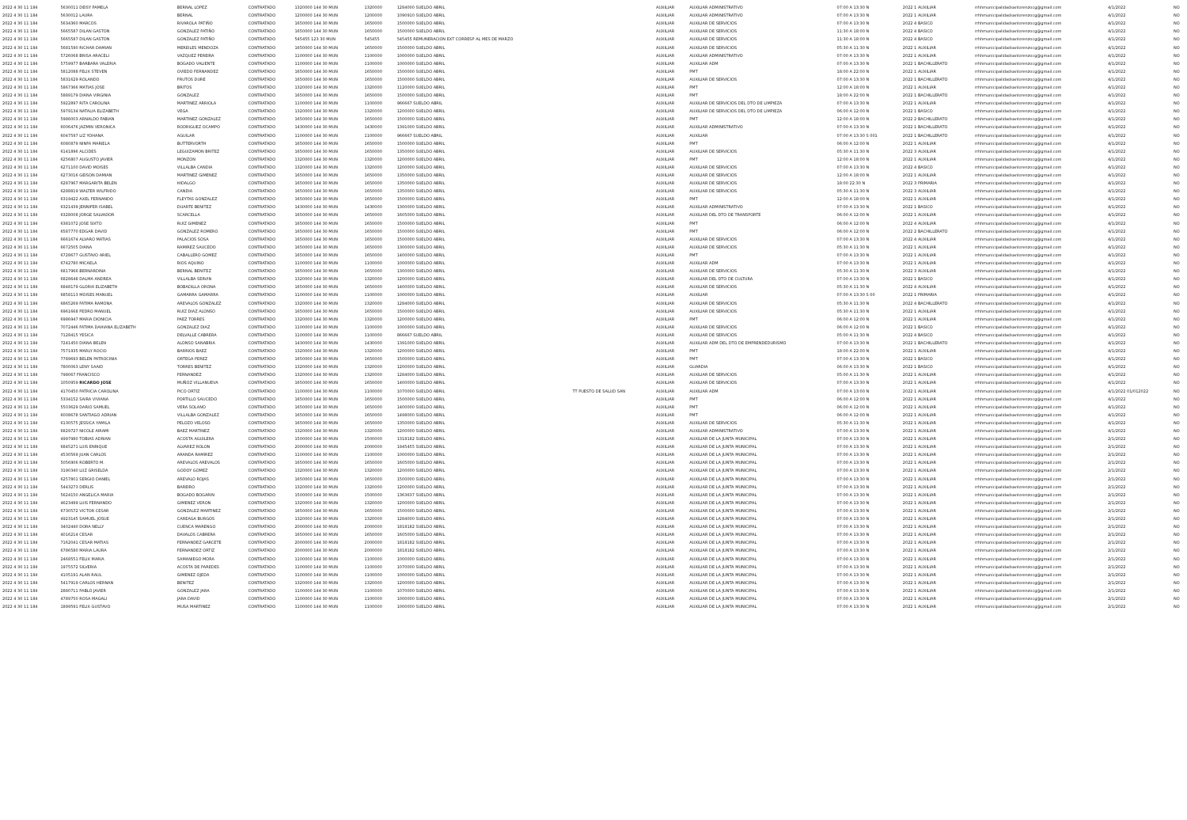| 2022 4 30 11 184 | 5630011 DEISY PAMELA | BERNAL LOPEZ | CONTRATADO | 1320000 144 30 MUN | 1320000 | 1284000 SUELDO ABRIL | | AUXILIAR | AUXILIAR ADMINISTRATIVO | 07:00 A 13:30 N | 2022 1 AUXILIAR | rrhhmunicipalidadsanlorenzocg@gmail.com | 4/1/2022 | NO |
| 2022 4 30 11 184 | 5630012 LAURA | BERNAL | CONTRATADO | 1200000 144 30 MUN | 1200000 | 1090910 SUELDO ABRIL | | AUXILIAR | AUXILIAR ADMINISTRATIVO | 07:00 A 13:30 N | 2022 1 AUXILIAR | rrhhmunicipalidadsanlorenzocg@gmail.com | 4/1/2022 | NO |
| 2022 4 30 11 184 | 5634360 MARCOS | RIVAROLA PATIÑO | CONTRATADO | 1650000 144 30 MUN | 1650000 | 1500000 SUELDO ABRIL | | AUXILIAR | AUXILIAR DE SERVICIOS | 07:00 A 13:30 N | 2022 4 BASICO | rrhhmunicipalidadsanlorenzocg@gmail.com | 4/1/2022 | NO |
| 2022 4 30 11 184 | 5665587 DILAN GASTON | GONZALEZ PATIÑO | CONTRATADO | 1650000 144 30 MUN | 1650000 | 1500000 SUELDO ABRIL | | AUXILIAR | AUXILIAR DE SERVICIOS | 11:30 A 18:00 N | 2022 4 BASICO | rrhhmunicipalidadsanlorenzocg@gmail.com | 4/1/2022 | NO |
| 2022 4 30 11 184 | 5665587 DILAN GASTON | GONZALEZ PATIÑO | CONTRATADO | 545455 123 30 MUN | 545455 | 545455 REMUNERACION EXT CORRESP AL MES DE MARZO | | AUXILIAR | AUXILIAR DE SERVICIOS | 11:30 A 18:00 N | 2022 4 BASICO | rrhhmunicipalidadsanlorenzocg@gmail.com | 4/1/2022 | NO |
| 2022 4 30 11 184 | 5681590 RICHAR DAMIAN | MEREILES MENDOZA | CONTRATADO | 1650000 144 30 MUN | 1650000 | 1500000 SUELDO ABRIL | | AUXILIAR | AUXILIAR DE SERVICIOS | 05:30 A 11:30 N | 2022 1 AUXILIAR | rrhhmunicipalidadsanlorenzocg@gmail.com | 4/1/2022 | NO |
| 2022 4 30 11 184 | 5726068 BRISA ARACELI | VAZQUEZ PEREIRA | CONTRATADO | 1100000 144 30 MUN | 1100000 | 1000000 SUELDO ABRIL | | AUXILIAR | AUXILIAR ADMINISTRATIVO | 07:00 A 13:30 N | 2022 1 AUXILIAR | rrhhmunicipalidadsanlorenzocg@gmail.com | 4/1/2022 | NO |
| 2022 4 30 11 184 | 5759977 BARBARA VALERIA | BOGADO VALIENTE | CONTRATADO | 1100000 144 30 MUN | 1100000 | 1000000 SUELDO ABRIL | | AUXILIAR | AUXILIAR ADM | 07:00 A 13:30 N | 2022 1 BACHILLERATO | rrhhmunicipalidadsanlorenzocg@gmail.com | 4/1/2022 | NO |
| 2022 4 30 11 184 | 5812088 FELIX STEVEN | OVIEDO FERNANDEZ | CONTRATADO | 1650000 144 30 MUN | 1650000 | 1500000 SUELDO ABRIL | | AUXILIAR | PMT | 18:00 A 22:00 N | 2022 1 AUXILIAR | rrhhmunicipalidadsanlorenzocg@gmail.com | 4/1/2022 | NO |
| 2022 4 30 11 184 | 5831629 ROLANDO | FRUTOS DURE | CONTRATADO | 1650000 144 30 MUN | 1650000 | 1500000 SUELDO ABRIL | | AUXILIAR | AUXILIAR DE SERVICIOS | 07:00 A 13:30 N | 2022 1 BACHILLERATO | rrhhmunicipalidadsanlorenzocg@gmail.com | 4/1/2022 | NO |
| 2022 4 30 11 184 | 5867366 MATIAS JOSE | BRITOS | CONTRATADO | 1320000 144 30 MUN | 1320000 | 1120000 SUELDO ABRIL | | AUXILIAR | PMT | 12:00 A 18:00 N | 2022 1 AUXILIAR | rrhhmunicipalidadsanlorenzocg@gmail.com | 4/1/2022 | NO |
| 2022 4 30 11 184 | 5889179 DIANA VIRGINIA | GONZALEZ | CONTRATADO | 1650000 144 30 MUN | 1650000 | 1500000 SUELDO ABRIL | | AUXILIAR | PMT | 18:00 A 22:00 N | 2022 1 BACHILLERATO | rrhhmunicipalidadsanlorenzocg@gmail.com | 4/1/2022 | NO |
| 2022 4 30 11 184 | 5922897 RITA CAROLINA | MARTINEZ ARRIOLA | CONTRATADO | 1100000 144 30 MUN | 1100000 | 966667 SUELDO ABRIL | | AUXILIAR | AUXILIAR DE SERVICIOS DEL DTO DE LIMPIEZA | 07:00 A 13:30 N | 2022 1 AUXILIAR | rrhhmunicipalidadsanlorenzocg@gmail.com | 4/1/2022 | NO |
| 2022 4 30 11 184 | 5979134 NATALIA ELIZABETH | VEGA | CONTRATADO | 1320000 144 30 MUN | 1320000 | 1200000 SUELDO ABRIL | | AUXILIAR | AUXILIAR DE SERVICIOS DEL DTO DE LIMPIEZA | 06:00 A 12:00 N | 2022 1 BASICO | rrhhmunicipalidadsanlorenzocg@gmail.com | 4/1/2022 | NO |
| 2022 4 30 11 184 | 5986003 ARNALDO FABIAN | MARTINEZ GONZALEZ | CONTRATADO | 1650000 144 30 MUN | 1650000 | 1500000 SUELDO ABRIL | | AUXILIAR | PMT | 12:00 A 18:00 N | 2022 2 BACHILLERATO | rrhhmunicipalidadsanlorenzocg@gmail.com | 4/1/2022 | NO |
| 2022 4 30 11 184 | 6006476 JAZMIN VERONICA | RODRIGUEZ OCAMPO | CONTRATADO | 1430000 144 30 MUN | 1430000 | 1391000 SUELDO ABRIL | | AUXILIAR | AUXILIAR ADMINISTRATIVO | 07:00 A 13:30 N | 2022 1 BACHILLERATO | rrhhmunicipalidadsanlorenzocg@gmail.com | 4/1/2022 | NO |
| 2022 4 30 11 184 | 6047597 LIZ YOHANA | AGUILAR | CONTRATADO | 1100000 144 30 MUN | 1100000 | 966667 SUELDO ABRIL | | AUXILIAR | AUXILIAR | 07:00 A 13:30 S 001 | 2022 1 BACHILLERATO | rrhhmunicipalidadsanlorenzocg@gmail.com | 4/1/2022 | NO |
| 2022 4 30 11 184 | 6080879 NINFA MARIELA | BUTTERVORTH | CONTRATADO | 1650000 144 30 MUN | 1650000 | 1500000 SUELDO ABRIL | | AUXILIAR | PMT | 06:00 A 12:00 N | 2022 1 AUXILIAR | rrhhmunicipalidadsanlorenzocg@gmail.com | 4/1/2022 | NO |
| 2022 4 30 11 184 | 6141896 ALCIDES | LEGUIZAMON BRITEZ | CONTRATADO | 1650000 144 30 MUN | 1650000 | 1350000 SUELDO ABRIL | | AUXILIAR | AUXILIAR DE SERVICIOS | 05:30 A 11:30 N | 2022 3 AUXILIAR | rrhhmunicipalidadsanlorenzocg@gmail.com | 4/1/2022 | NO |
| 2022 4 30 11 184 | 6256807 AUGUSTO JAVIER | MONZON | CONTRATADO | 1320000 144 30 MUN | 1320000 | 1200000 SUELDO ABRIL | | AUXILIAR | PMT | 12:00 A 18:00 N | 2022 1 AUXILIAR | rrhhmunicipalidadsanlorenzocg@gmail.com | 4/1/2022 | NO |
| 2022 4 30 11 184 | 6271100 DAVID MOISES | VILLALBA CANDIA | CONTRATADO | 1320000 144 30 MUN | 1320000 | 1200000 SUELDO ABRIL | | AUXILIAR | AUXILIAR DE SERVICIOS | 07:00 A 13:30 N | 2022 4 BASICO | rrhhmunicipalidadsanlorenzocg@gmail.com | 4/1/2022 | NO |
| 2022 4 30 11 184 | 6273016 GEISON DAMIAN | MARTINEZ GIMENEZ | CONTRATADO | 1650000 144 30 MUN | 1650000 | 1350000 SUELDO ABRIL | | AUXILIAR | AUXILIAR DE SERVICIOS | 12:00 A 18:00 N | 2022 1 AUXILIAR | rrhhmunicipalidadsanlorenzocg@gmail.com | 4/1/2022 | NO |
| 2022 4 30 11 184 | 6287967 MARGARITA BELEN | HIDALGO | CONTRATADO | 1650000 144 30 MUN | 1650000 | 1350000 SUELDO ABRIL | | AUXILIAR | AUXILIAR DE SERVICIOS | 18:00 22:30 N | 2022 3 PRIMARIA | rrhhmunicipalidadsanlorenzocg@gmail.com | 4/1/2022 | NO |
| 2022 4 30 11 184 | 6288819 WALTER WILFRIDO | CANDIA | CONTRATADO | 1650000 144 30 MUN | 1650000 | 1350000 SUELDO ABRIL | | AUXILIAR | AUXILIAR DE SERVICIOS | 05:30 A 11:30 N | 2022 3 AUXILIAR | rrhhmunicipalidadsanlorenzocg@gmail.com | 4/1/2022 | NO |
| 2022 4 30 11 184 | 6319422 AXEL FERNANDO | FLEYTAS GONZALEZ | CONTRATADO | 1650000 144 30 MUN | 1650000 | 1500000 SUELDO ABRIL | | AUXILIAR | PMT | 12:00 A 18:00 N | 2022 1 AUXILIAR | rrhhmunicipalidadsanlorenzocg@gmail.com | 4/1/2022 | NO |
| 2022 4 30 11 184 | 6321439 JENNIFER ISABEL | DUARTE BENITEZ | CONTRATADO | 1430000 144 30 MUN | 1430000 | 1300000 SUELDO ABRIL | | AUXILIAR | AUXILIAR ADMINISTRATIVO | 07:00 A 13:30 N | 2022 1 BASICO | rrhhmunicipalidadsanlorenzocg@gmail.com | 4/1/2022 | NO |
| 2022 4 30 11 184 | 6328008 JORGE SALVADOR | SCARCELLA | CONTRATADO | 1650000 144 30 MUN | 1650000 | 1605000 SUELDO ABRIL | | AUXILIAR | AUXILIAR DEL DTO DE TRANSPORTE | 06:00 A 12:00 N | 2022 1 AUXILIAR | rrhhmunicipalidadsanlorenzocg@gmail.com | 4/1/2022 | NO |
| 2022 4 30 11 184 | 6381072 JOSE SIXTO | RUIZ GIMENEZ | CONTRATADO | 1650000 144 30 MUN | 1650000 | 1500000 SUELDO ABRIL | | AUXILIAR | PMT | 06:00 A 12:00 N | 2022 4 AUXILIAR | rrhhmunicipalidadsanlorenzocg@gmail.com | 4/1/2022 | NO |
| 2022 4 30 11 184 | 6587770 EDGAR DAVID | GONZALEZ ROMERO | CONTRATADO | 1650000 144 30 MUN | 1650000 | 1500000 SUELDO ABRIL | | AUXILIAR | PMT | 06:00 A 12:00 N | 2022 2 BACHILLERATO | rrhhmunicipalidadsanlorenzocg@gmail.com | 4/1/2022 | NO |
| 2022 4 30 11 184 | 6661674 ALVARO MATIAS | PALACIOS SOSA | CONTRATADO | 1650000 144 30 MUN | 1650000 | 1500000 SUELDO ABRIL | | AUXILIAR | AUXILIAR DE SERVICIOS | 07:00 A 13:30 N | 2022 4 AUXILIAR | rrhhmunicipalidadsanlorenzocg@gmail.com | 4/1/2022 | NO |
| 2022 4 30 11 184 | 6672505 DIANA | RAMIREZ SAUCEDO | CONTRATADO | 1650000 144 30 MUN | 1650000 | 1300000 SUELDO ABRIL | | AUXILIAR | AUXILIAR DE SERVICIOS | 05:30 A 11:30 N | 2022 1 AUXILIAR | rrhhmunicipalidadsanlorenzocg@gmail.com | 4/1/2022 | NO |
| 2022 4 30 11 184 | 6728677 GUSTAVO ARIEL | CABALLERO GOMEZ | CONTRATADO | 1650000 144 30 MUN | 1650000 | 1400000 SUELDO ABRIL | | AUXILIAR | PMT | 07:00 A 13:30 N | 2022 1 AUXILIAR | rrhhmunicipalidadsanlorenzocg@gmail.com | 4/1/2022 | NO |
| 2022 4 30 11 184 | 6742780 MICAELA | RIOS AQUINO | CONTRATADO | 1100000 144 30 MUN | 1100000 | 1000000 SUELDO ABRIL | | AUXILIAR | AUXILIAR ADM | 07:00 A 13:30 N | 2022 1 AUXILIAR | rrhhmunicipalidadsanlorenzocg@gmail.com | 4/1/2022 | NO |
| 2022 4 30 11 184 | 6817966 BERNARDINA | BERNAL BENITEZ | CONTRATADO | 1650000 144 30 MUN | 1650000 | 1300000 SUELDO ABRIL | | AUXILIAR | AUXILIAR DE SERVICIOS | 05:30 A 11:30 N | 2022 3 AUXILIAR | rrhhmunicipalidadsanlorenzocg@gmail.com | 4/1/2022 | NO |
| 2022 4 30 11 184 | 6828648 DALMA ANDREA | VILLALBA SERVIN | CONTRATADO | 1320000 144 30 MUN | 1320000 | 1200000 SUELDO ABRIL | | AUXILIAR | AUXILIAR DEL DTO DE CULTURA | 07:00 A 13:30 N | 2022 1 BASICO | rrhhmunicipalidadsanlorenzocg@gmail.com | 4/1/2022 | NO |
| 2022 4 30 11 184 | 6848179 GLORIA ELIZABETH | BOBADILLA ORONA | CONTRATADO | 1650000 144 30 MUN | 1650000 | 1400000 SUELDO ABRIL | | AUXILIAR | AUXILIAR DE SERVICIOS | 05:30 A 11:30 N | 2022 4 AUXILIAR | rrhhmunicipalidadsanlorenzocg@gmail.com | 4/1/2022 | NO |
| 2022 4 30 11 184 | 6858113 MOISES MANUEL | GAMARRA GAMARRA | CONTRATADO | 1100000 144 30 MUN | 1100000 | 1000000 SUELDO ABRIL | | AUXILIAR | AUXILIAR | 07:00 A 13:30 S 00 | 2022 1 PRIMARIA | rrhhmunicipalidadsanlorenzocg@gmail.com | 4/1/2022 | NO |
| 2022 4 30 11 184 | 6865269 FATIMA RAMONA | AREVALOS GONZALEZ | CONTRATADO | 1320000 144 30 MUN | 1320000 | 1284000 SUELDO ABRIL | | AUXILIAR | AUXILIAR DE SERVICIOS | 05:30 A 11:30 N | 2022 4 BACHILLERATO | rrhhmunicipalidadsanlorenzocg@gmail.com | 4/1/2022 | NO |
| 2022 4 30 11 184 | 6961668 PEDRO MANUEL | RUIZ DIAZ ALONSO | CONTRATADO | 1650000 144 30 MUN | 1650000 | 1500000 SUELDO ABRIL | | AUXILIAR | AUXILIAR DE SERVICIOS | 05:30 A 11:30 N | 2022 1 AUXILIAR | rrhhmunicipalidadsanlorenzocg@gmail.com | 4/1/2022 | NO |
| 2022 4 30 11 184 | 6986947 MARIA DIONICIA | PAEZ TORRES | CONTRATADO | 1320000 144 30 MUN | 1320000 | 1200000 SUELDO ABRIL | | AUXILIAR | PMT | 06:00 A 12:00 N | 2022 1 AUXILIAR | rrhhmunicipalidadsanlorenzocg@gmail.com | 4/1/2022 | NO |
| 2022 4 30 11 184 | 7072446 FATIMA DAHIANA ELIZABETH | GONZALEZ DIAZ | CONTRATADO | 1100000 144 30 MUN | 1100000 | 1000000 SUELDO ABRIL | | AUXILIAR | AUXILIAR DE SERVICIOS | 06:00 A 12:00 N | 2022 1 BASICO | rrhhmunicipalidadsanlorenzocg@gmail.com | 4/1/2022 | NO |
| 2022 4 30 11 184 | 7128415 YESICA | DELVALLE CABRERA | CONTRATADO | 1100000 144 30 MUN | 1100000 | 866667 SUELDO ABRIL | | AUXILIAR | AUXILIAR DE SERVICIOS | 05:00 A 11:30 N | 2022 4 BASICO | rrhhmunicipalidadsanlorenzocg@gmail.com | 4/1/2022 | NO |
| 2022 4 30 11 184 | 7241450 DIANA BELEN | ALONSO SANABRIA | CONTRATADO | 1430000 144 30 MUN | 1430000 | 1391000 SUELDO ABRIL | | AUXILIAR | AUXILIAR ADM DEL DTO DE EMPRENDEDURISMO | 07:00 A 13:30 N | 2022 1 BACHILLERATO | rrhhmunicipalidadsanlorenzocg@gmail.com | 4/1/2022 | NO |
| 2022 4 30 11 184 | 7571935 MARLY ROCIO | BARRIOS BAEZ | CONTRATADO | 1320000 144 30 MUN | 1320000 | 1200000 SUELDO ABRIL | | AUXILIAR | PMT | 18:00 A 22:00 N | 2022 1 AUXILIAR | rrhhmunicipalidadsanlorenzocg@gmail.com | 4/1/2022 | NO |
| 2022 4 30 11 184 | 7789693 BELEN PATROCINIA | ORTEGA PEREZ | CONTRATADO | 1650000 144 30 MUN | 1650000 | 1500000 SUELDO ABRIL | | AUXILIAR | PMT | 07:00 A 13:30 N | 2022 1 BASICO | rrhhmunicipalidadsanlorenzocg@gmail.com | 4/1/2022 | NO |
| 2022 4 30 11 184 | 7800063 LENY SAAID | TORRES BENITEZ | CONTRATADO | 1320000 144 30 MUN | 1320000 | 1200000 SUELDO ABRIL | | AUXILIAR | GUARDIA | 06:00 A 13:30 N | 2022 1 BASICO | rrhhmunicipalidadsanlorenzocg@gmail.com | 4/1/2022 | NO |
| 2022 4 30 11 184 | 798067 FRANCISCO | FERNANDEZ | CONTRATADO | 1320000 144 30 MUN | 1320000 | 1284000 SUELDO ABRIL | | AUXILIAR | AUXILIAR DE SERVICIOS | 05:00 A 11:30 N | 2022 1 AUXILIAR | rrhhmunicipalidadsanlorenzocg@gmail.com | 4/1/2022 | NO |
| 2022 4 30 11 184 | 1050959 RICARDO JOSE | MUÑOZ VILLANUEVA | CONTRATADO | 1650000 144 30 MUN | 1650000 | 1400000 SUELDO ABRIL | | AUXILIAR | AUXILIAR DE SERVICIOS | 07:00 A 13:30 N | 2022 1 AUXILIAR | rrhhmunicipalidadsanlorenzocg@gmail.com | 4/1/2022 | NO |
| 2022 4 30 11 184 | 4170450 PATRICIA CAROLINA | PICO ORTIZ | CONTRATADO | 1100000 144 30 MUN | 1100000 | 1070000 SUELDO ABRIL | TT PUESTO DE SALUD SAN | AUXILIAR | AUXILIAR ADM | 07:00 A 13:00 N | 2022 1 AUXILIAR | rrhhmunicipalidadsanlorenzocg@gmail.com | 4/1/2022 01/012022 | NO |
| 2022 4 30 11 184 | 5334152 SAIRA VIVIANA | PORTILLO SAUCEDO | CONTRATADO | 1650000 144 30 MUN | 1650000 | 1500000 SUELDO ABRIL | | AUXILIAR | PMT | 06:00 A 12:00 N | 2022 1 AUXILIAR | rrhhmunicipalidadsanlorenzocg@gmail.com | 4/1/2022 | NO |
| 2022 4 30 11 184 | 5503629 DARIO SAMUEL | VERA SOLANO | CONTRATADO | 1650000 144 30 MUN | 1650000 | 1400000 SUELDO ABRIL | | AUXILIAR | PMT | 06:00 A 12:00 N | 2022 1 AUXILIAR | rrhhmunicipalidadsanlorenzocg@gmail.com | 4/1/2022 | NO |
| 2022 4 30 11 184 | 6008678 SANTIAGO ADRIAN | VILLALBA GONZALEZ | CONTRATADO | 1650000 144 30 MUN | 1650000 | 1498000 SUELDO ABRIL | | AUXILIAR | PMT | 06:00 A 12:00 N | 2022 1 AUXILIAR | rrhhmunicipalidadsanlorenzocg@gmail.com | 4/1/2022 | NO |
| 2022 4 30 11 184 | 6130575 JESSICA YAMILA | PELOZO VELOSO | CONTRATADO | 1650000 144 30 MUN | 1650000 | 1350000 SUELDO ABRIL | | AUXILIAR | AUXILIAR DE SERVICIOS | 05:30 A 11:30 N | 2022 1 AUXILIAR | rrhhmunicipalidadsanlorenzocg@gmail.com | 4/1/2022 | NO |
| 2022 4 30 11 184 | 6829727 NICOLE AIRAMI | BAEZ MARTINEZ | CONTRATADO | 1320000 144 30 MUN | 1320000 | 1200000 SUELDO ABRIL | | AUXILIAR | AUXILIAR ADMINISTRATIVO | 07:00 A 13:30 N | 2022 1 AUXILIAR | rrhhmunicipalidadsanlorenzocg@gmail.com | 4/1/2022 | NO |
| 2022 4 30 11 184 | 4997980 TOBIAS ADRIAN | ACOSTA AGUILERA | CONTRATADO | 1500000 144 30 MUN | 1500000 | 1318182 SUELDO ABRIL | | AUXILIAR | AUXILIAR DE LA JUNTA MUNICIPAL | 07:00 A 13:30 N | 2022 1 AUXILIAR | rrhhmunicipalidadsanlorenzocg@gmail.com | 2/1/2022 | NO |
| 2022 4 30 11 184 | 6845271 LUIS ENRIQUE | ALVAREZ ROLON | CONTRATADO | 2000000 144 30 MUN | 2000000 | 1945455 SUELDO ABRIL | | AUXILIAR | AUXILIAR DE LA JUNTA MUNICIPAL | 07:00 A 13:30 N | 2022 1 AUXILIAR | rrhhmunicipalidadsanlorenzocg@gmail.com | 2/1/2022 | NO |
| 2022 4 30 11 184 | 4530569 JUAN CARLOS | ARANDA RAMIREZ | CONTRATADO | 1100000 144 30 MUN | 1100000 | 1000000 SUELDO ABRIL | | AUXILIAR | AUXILIAR DE LA JUNTA MUNICIPAL | 07:00 A 13:30 N | 2022 1 AUXILIAR | rrhhmunicipalidadsanlorenzocg@gmail.com | 2/1/2022 | NO |
| 2022 4 30 11 184 | 5056906 ROBERTO M. | AREVALOS AREVALOS | CONTRATADO | 1650000 144 30 MUN | 1650000 | 1605000 SUELDO ABRIL | | AUXILIAR | AUXILIAR DE LA JUNTA MUNICIPAL | 07:00 A 13:30 N | 2022 1 AUXILIAR | rrhhmunicipalidadsanlorenzocg@gmail.com | 2/1/2022 | NO |
| 2022 4 30 11 184 | 3190340 LUZ GRISELDA | GODOY GOMEZ | CONTRATADO | 1320000 144 30 MUN | 1320000 | 1200000 SUELDO ABRIL | | AUXILIAR | AUXILIAR DE LA JUNTA MUNICIPAL | 07:00 A 13:30 N | 2022 1 AUXILIAR | rrhhmunicipalidadsanlorenzocg@gmail.com | 2/1/2022 | NO |
| 2022 4 30 11 184 | 6257801 SERGIO DANIEL | AREVALO ROJAS | CONTRATADO | 1650000 144 30 MUN | 1650000 | 1500000 SUELDO ABRIL | | AUXILIAR | AUXILIAR DE LA JUNTA MUNICIPAL | 07:00 A 13:30 N | 2022 1 AUXILIAR | rrhhmunicipalidadsanlorenzocg@gmail.com | 2/1/2022 | NO |
| 2022 4 30 11 184 | 5443273 DERLIS | BAREIRO | CONTRATADO | 1320000 144 30 MUN | 1320000 | 1200000 SUELDO ABRIL | | AUXILIAR | AUXILIAR DE LA JUNTA MUNICIPAL | 07:00 A 13:30 N | 2022 1 AUXILIAR | rrhhmunicipalidadsanlorenzocg@gmail.com | 2/1/2022 | NO |
| 2022 4 30 11 184 | 5624150 ANGELICA MARIA | BOGADO BOGARIN | CONTRATADO | 1500000 144 30 MUN | 1500000 | 1363637 SUELDO ABRIL | | AUXILIAR | AUXILIAR DE LA JUNTA MUNICIPAL | 07:00 A 13:30 N | 2022 1 AUXILIAR | rrhhmunicipalidadsanlorenzocg@gmail.com | 2/1/2022 | NO |
| 2022 4 30 11 184 | 4623499 LUIS FERNANDO | GIMENEZ VERON | CONTRATADO | 1320000 144 30 MUN | 1320000 | 1200000 SUELDO ABRIL | | AUXILIAR | AUXILIAR DE LA JUNTA MUNICIPAL | 07:00 A 13:30 N | 2022 1 AUXILIAR | rrhhmunicipalidadsanlorenzocg@gmail.com | 2/1/2022 | NO |
| 2022 4 30 11 184 | 6730572 VICTOR CESAR | GONZALEZ MARTINEZ | CONTRATADO | 1650000 144 30 MUN | 1650000 | 1500000 SUELDO ABRIL | | AUXILIAR | AUXILIAR DE LA JUNTA MUNICIPAL | 07:00 A 13:30 N | 2022 1 AUXILIAR | rrhhmunicipalidadsanlorenzocg@gmail.com | 2/1/2022 | NO |
| 2022 4 30 11 184 | 4923145 SAMUEL JOSUE | CAREAGA BURGOS | CONTRATADO | 1320000 144 30 MUN | 1320000 | 1284000 SUELDO ABRIL | | AUXILIAR | AUXILIAR DE LA JUNTA MUNICIPAL | 07:00 A 13:30 N | 2022 1 AUXILIAR | rrhhmunicipalidadsanlorenzocg@gmail.com | 2/1/2022 | NO |
| 2022 4 30 11 184 | 3402440 DORA NELLY | CUENCA MARENGO | CONTRATADO | 2000000 144 30 MUN | 2000000 | 1818182 SUELDO ABRIL | | AUXILIAR | AUXILIAR DE LA JUNTA MUNICIPAL | 07:00 A 13:30 N | 2022 1 AUXILIAR | rrhhmunicipalidadsanlorenzocg@gmail.com | 2/1/2022 | NO |
| 2022 4 30 11 184 | 4016214 CESAR | DAVALOS CABRERA | CONTRATADO | 1650000 144 30 MUN | 1650000 | 1605000 SUELDO ABRIL | | AUXILIAR | AUXILIAR DE LA JUNTA MUNICIPAL | 07:00 A 13:30 N | 2022 1 AUXILIAR | rrhhmunicipalidadsanlorenzocg@gmail.com | 2/1/2022 | NO |
| 2022 4 30 11 184 | 7162041 CESAR MATIAS | FERNANDEZ GARCETE | CONTRATADO | 2000000 144 30 MUN | 2000000 | 1818182 SUELDO ABRIL | | AUXILIAR | AUXILIAR DE LA JUNTA MUNICIPAL | 07:00 A 13:30 N | 2022 1 AUXILIAR | rrhhmunicipalidadsanlorenzocg@gmail.com | 2/1/2022 | NO |
| 2022 4 30 11 184 | 6786580 MARIA LAURA | FERNANDEZ ORTIZ | CONTRATADO | 2000000 144 30 MUN | 2000000 | 1818182 SUELDO ABRIL | | AUXILIAR | AUXILIAR DE LA JUNTA MUNICIPAL | 07:00 A 13:30 N | 2022 1 AUXILIAR | rrhhmunicipalidadsanlorenzocg@gmail.com | 2/1/2022 | NO |
| 2022 4 30 11 184 | 2468551 FELIX MARIA | SAMANIEGO MORA | CONTRATADO | 1100000 144 30 MUN | 1100000 | 1000000 SUELDO ABRIL | | AUXILIAR | AUXILIAR DE LA JUNTA MUNICIPAL | 07:00 A 13:30 N | 2022 1 AUXILIAR | rrhhmunicipalidadsanlorenzocg@gmail.com | 2/1/2022 | NO |
| 2022 4 30 11 184 | 1975572 SILVERIA | ACOSTA DE PAREDES | CONTRATADO | 1100000 144 30 MUN | 1100000 | 1070000 SUELDO ABRIL | | AUXILIAR | AUXILIAR DE LA JUNTA MUNICIPAL | 07:00 A 13:30 N | 2022 1 AUXILIAR | rrhhmunicipalidadsanlorenzocg@gmail.com | 2/1/2022 | NO |
| 2022 4 30 11 184 | 4105191 ALAN RAUL | GIMENEZ OJEDA | CONTRATADO | 1100000 144 30 MUN | 1100000 | 1000000 SUELDO ABRIL | | AUXILIAR | AUXILIAR DE LA JUNTA MUNICIPAL | 07:00 A 13:30 N | 2022 1 AUXILIAR | rrhhmunicipalidadsanlorenzocg@gmail.com | 2/1/2022 | NO |
| 2022 4 30 11 184 | 5417919 CARLOS HERNAN | BENITEZ | CONTRATADO | 1320000 144 30 MUN | 1320000 | 1200000 SUELDO ABRIL | | AUXILIAR | AUXILIAR DE LA JUNTA MUNICIPAL | 07:00 A 13:30 N | 2022 1 AUXILIAR | rrhhmunicipalidadsanlorenzocg@gmail.com | 2/1/2022 | NO |
| 2022 4 30 11 184 | 2880711 PABLO JAVIER | GONZALEZ JARA | CONTRATADO | 1100000 144 30 MUN | 1100000 | 1070000 SUELDO ABRIL | | AUXILIAR | AUXILIAR DE LA JUNTA MUNICIPAL | 07:00 A 13:30 N | 2022 1 AUXILIAR | rrhhmunicipalidadsanlorenzocg@gmail.com | 2/1/2022 | NO |
| 2022 4 30 11 184 | 4789750 ROSA MAGALI | JARA DAVID | CONTRATADO | 1100000 144 30 MUN | 1100000 | 1000000 SUELDO ABRIL | | AUXILIAR | AUXILIAR DE LA JUNTA MUNICIPAL | 07:00 A 13:30 N | 2022 1 AUXILIAR | rrhhmunicipalidadsanlorenzocg@gmail.com | 2/1/2022 | NO |
| 2022 4 30 11 184 | 1899591 FELIX GUSTAVO | MUSA MARTINEZ | CONTRATADO | 1100000 144 30 MUN | 1100000 | 1000000 SUELDO ABRIL | | AUXILIAR | AUXILIAR DE LA JUNTA MUNICIPAL | 07:00 A 13:30 N | 2022 1 AUXILIAR | rrhhmunicipalidadsanlorenzocg@gmail.com | 2/1/2022 | NO |